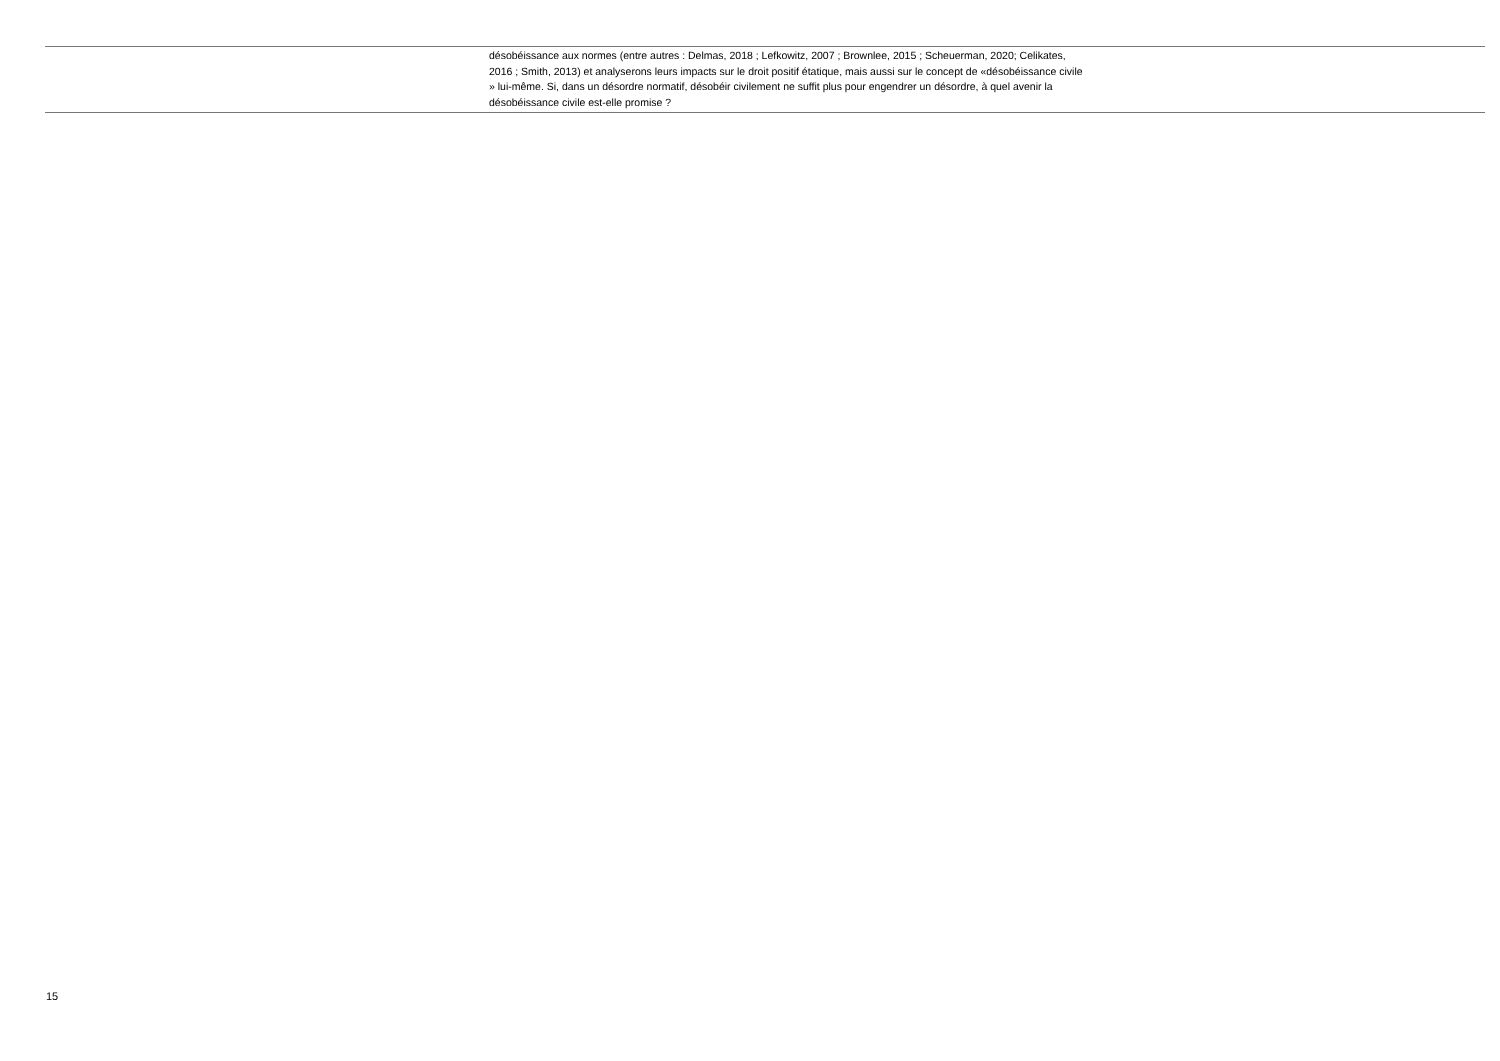| | désobéissance aux normes (entre autres : Delmas, 2018 ; Lefkowitz, 2007 ; Brownlee, 2015 ; Scheuerman, 2020; Celikates, 2016 ; Smith, 2013) et analyserons leurs impacts sur le droit positif étatique, mais aussi sur le concept de «désobéissance civile » lui-même. Si, dans un désordre normatif, désobéir civilement ne suffit plus pour engendrer un désordre, à quel avenir la désobéissance civile est-elle promise ? | |
15